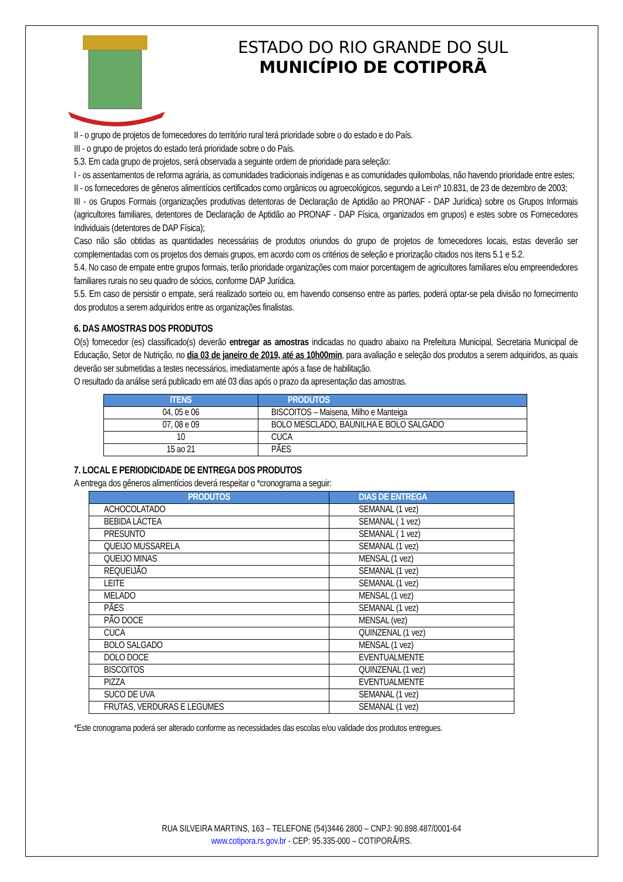ESTADO DO RIO GRANDE DO SUL
MUNICÍPIO DE COTIPORÃ
II - o grupo de projetos de fornecedores do território rural terá prioridade sobre o do estado e do País.
III - o grupo de projetos do estado terá prioridade sobre o do País.
5.3. Em cada grupo de projetos, será observada a seguinte ordem de prioridade para seleção:
I - os assentamentos de reforma agrária, as comunidades tradicionais indígenas e as comunidades quilombolas, não havendo prioridade entre estes;
II - os fornecedores de gêneros alimentícios certificados como orgânicos ou agroecológicos, segundo a Lei nº 10.831, de 23 de dezembro de 2003;
III - os Grupos Formais (organizações produtivas detentoras de Declaração de Aptidão ao PRONAF - DAP Jurídica) sobre os Grupos Informais (agricultores familiares, detentores de Declaração de Aptidão ao PRONAF - DAP Física, organizados em grupos) e estes sobre os Fornecedores Individuais (detentores de DAP Física);
Caso não são obtidas as quantidades necessárias de produtos oriundos do grupo de projetos de fornecedores locais, estas deverão ser complementadas com os projetos dos demais grupos, em acordo com os critérios de seleção e priorização citados nos itens 5.1 e 5.2.
5.4. No caso de empate entre grupos formais, terão prioridade organizações com maior porcentagem de agricultores familiares e/ou empreendedores familiares rurais no seu quadro de sócios, conforme DAP Jurídica.
5.5. Em caso de persistir o empate, será realizado sorteio ou, em havendo consenso entre as partes, poderá optar-se pela divisão no fornecimento dos produtos a serem adquiridos entre as organizações finalistas.
6. DAS AMOSTRAS DOS PRODUTOS
O(s) fornecedor (es) classificado(s) deverão entregar as amostras indicadas no quadro abaixo na Prefeitura Municipal, Secretaria Municipal de Educação, Setor de Nutrição, no dia 03 de janeiro de 2019, até as 10h00min, para avaliação e seleção dos produtos a serem adquiridos, as quais deverão ser submetidas a testes necessários, imediatamente após a fase de habilitação.
O resultado da análise será publicado em até 03 dias após o prazo da apresentação das amostras.
| ITENS | PRODUTOS |
| --- | --- |
| 04, 05 e 06 | BISCOITOS – Maisena, Milho e Manteiga |
| 07, 08 e 09 | BOLO MESCLADO, BAUNILHA E BOLO SALGADO |
| 10 | CUCA |
| 15 ao 21 | PÃES |
7. LOCAL E PERIODICIDADE DE ENTREGA DOS PRODUTOS
A entrega dos gêneros alimentícios deverá respeitar o *cronograma a seguir:
| PRODUTOS | DIAS DE ENTREGA |
| --- | --- |
| ACHOCOLATADO | SEMANAL (1 vez) |
| BEBIDA LÁCTEA | SEMANAL ( 1 vez) |
| PRESUNTO | SEMANAL ( 1 vez) |
| QUEIJO MUSSARELA | SEMANAL (1 vez) |
| QUEIJO MINAS | MENSAL (1 vez) |
| REQUEIJÃO | SEMANAL (1 vez) |
| LEITE | SEMANAL (1 vez) |
| MELADO | MENSAL (1 vez) |
| PÃES | SEMANAL (1 vez) |
| PÃO DOCE | MENSAL (vez) |
| CUCA | QUINZENAL (1 vez) |
| BOLO SALGADO | MENSAL (1 vez) |
| DOLO DOCE | EVENTUALMENTE |
| BISCOITOS | QUINZENAL (1 vez) |
| PIZZA | EVENTUALMENTE |
| SUCO DE UVA | SEMANAL (1 vez) |
| FRUTAS, VERDURAS E LEGUMES | SEMANAL (1 vez) |
*Este cronograma poderá ser alterado conforme as necessidades das escolas e/ou validade dos produtos entregues.
RUA SILVEIRA MARTINS, 163 – TELEFONE (54)3446 2800 – CNPJ: 90.898.487/0001-64
www.cotipora.rs.gov.br - CEP: 95.335-000 – COTIPORÃ/RS.